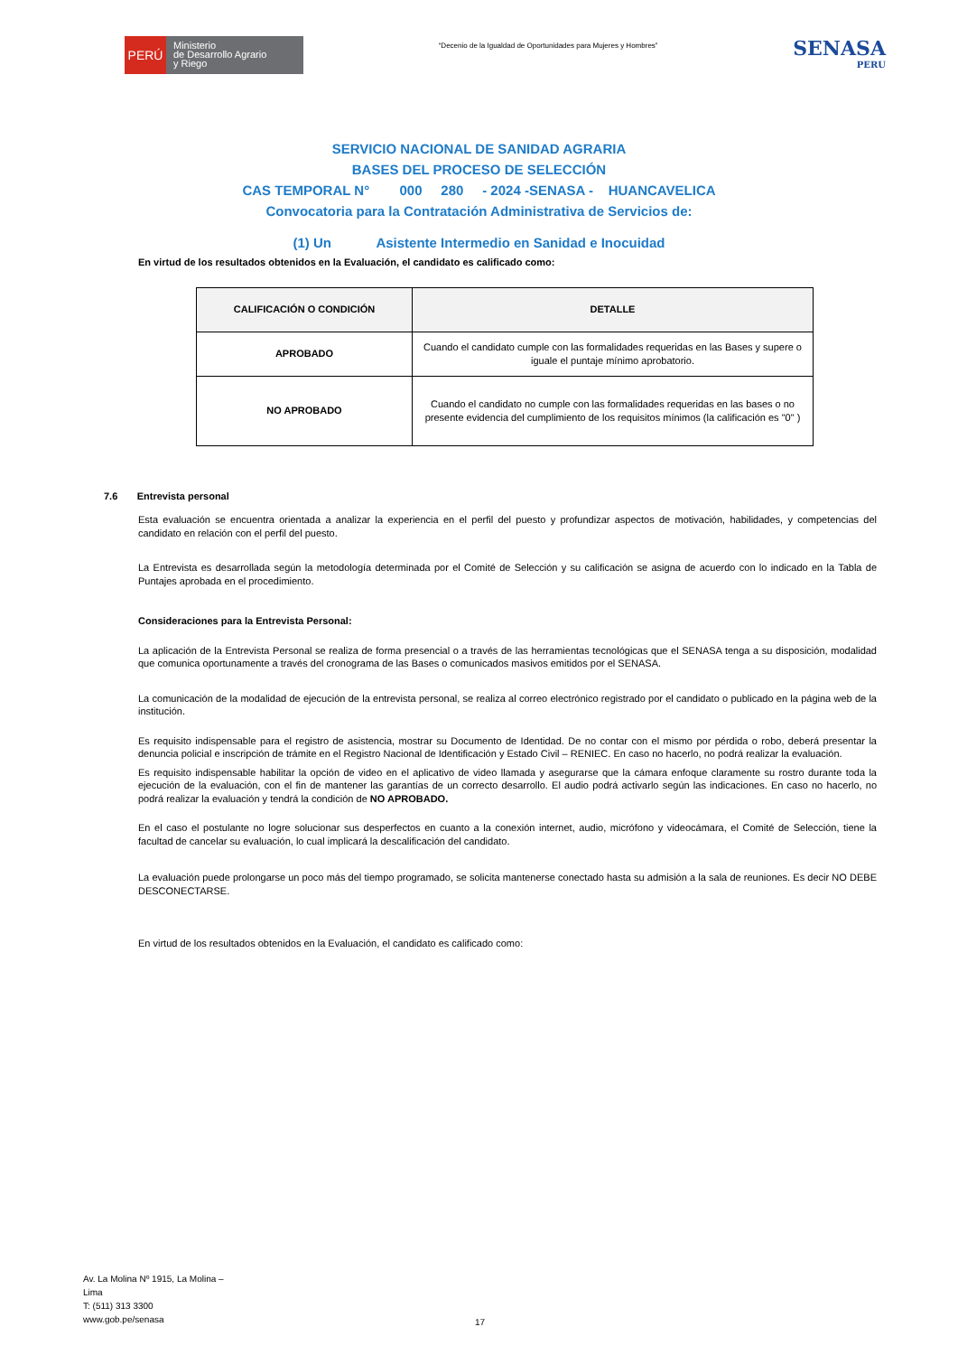PERÚ
Ministerio
de Desarrollo Agrario
y Riego
“Decenio de la Igualdad de Oportunidades para Mujeres y Hombres”
SENASA
PERU
SERVICIO NACIONAL DE SANIDAD AGRARIA
BASES DEL PROCESO DE SELECCIÓN
CAS TEMPORAL N° 000 280 - 2024 -SENASA - HUANCAVELICA
Convocatoria para la Contratación Administrativa de Servicios de:
(1) Un Asistente Intermedio en Sanidad e Inocuidad
En virtud de los resultados obtenidos en la Evaluación, el candidato es calificado como:
| CALIFICACIÓN O CONDICIÓN | DETALLE |
| --- | --- |
| APROBADO | Cuando el candidato cumple con las formalidades requeridas en las Bases y supere o iguale el puntaje mínimo aprobatorio. |
| NO APROBADO | Cuando el candidato no cumple con las formalidades requeridas en las bases o no presente evidencia del cumplimiento de los requisitos mínimos (la calificación es "0" ) |
7.6 Entrevista personal
Esta evaluación se encuentra orientada a analizar la experiencia en el perfil del puesto y profundizar aspectos de motivación, habilidades, y competencias del candidato en relación con el perfil del puesto.
La Entrevista es desarrollada según la metodología determinada por el Comité de Selección y su calificación se asigna de acuerdo con lo indicado en la Tabla de Puntajes aprobada en el procedimiento.
Consideraciones para la Entrevista Personal:
La aplicación de la Entrevista Personal se realiza de forma presencial o a través de las herramientas tecnológicas que el SENASA tenga a su disposición, modalidad que comunica oportunamente a través del cronograma de las Bases o comunicados masivos emitidos por el SENASA.
La comunicación de la modalidad de ejecución de la entrevista personal, se realiza al correo electrónico registrado por el candidato o publicado en la página web de la institución.
Es requisito indispensable para el registro de asistencia, mostrar su Documento de Identidad. De no contar con el mismo por pérdida o robo, deberá presentar la denuncia policial e inscripción de trámite en el Registro Nacional de Identificación y Estado Civil – RENIEC. En caso no hacerlo, no podrá realizar la evaluación.
Es requisito indispensable habilitar la opción de video en el aplicativo de video llamada y asegurarse que la cámara enfoque claramente su rostro durante toda la ejecución de la evaluación, con el fin de mantener las garantías de un correcto desarrollo. El audio podrá activarlo según las indicaciones. En caso no hacerlo, no podrá realizar la evaluación y tendrá la condición de NO APROBADO.
En el caso el postulante no logre solucionar sus desperfectos en cuanto a la conexión internet, audio, micrófono y videocámara, el Comité de Selección, tiene la facultad de cancelar su evaluación, lo cual implicará la descalificación del candidato.
La evaluación puede prolongarse un poco más del tiempo programado, se solicita mantenerse conectado hasta su admisión a la sala de reuniones. Es decir NO DEBE DESCONECTARSE.
En virtud de los resultados obtenidos en la Evaluación, el candidato es calificado como:
Av. La Molina Nº 1915, La Molina –
Lima
T: (511) 313 3300
www.gob.pe/senasa
17